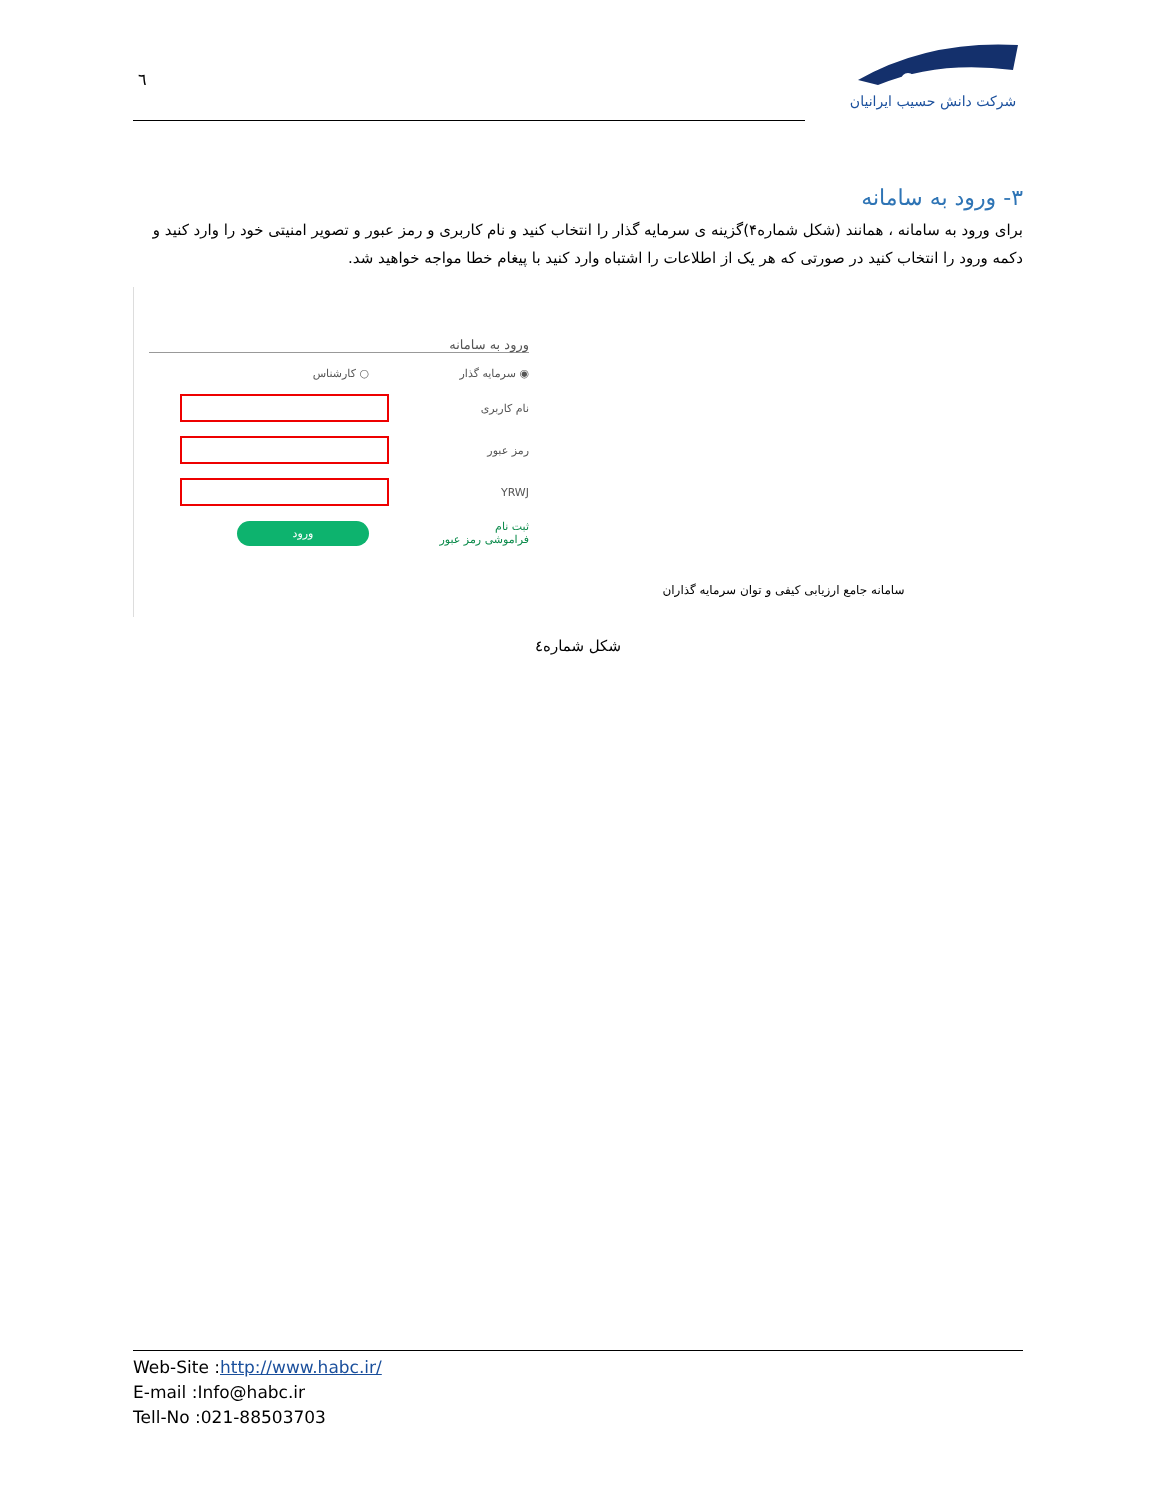٦
شرکت دانش حسیب ایرانیان
۳- ورود به سامانه
برای ورود به سامانه ، همانند (شکل شماره۴)گزینه ی سرمایه گذار را انتخاب کنید و نام کاربری و رمز عبور و تصویر امنیتی خود را وارد کنید و دکمه ورود را انتخاب کنید در صورتی که هر یک از اطلاعات را اشتباه وارد کنید با پیغام خطا مواجه خواهید شد.
سامانه جامع ارزیابی کیفی و توان سرمایه گذاران
ورود به سامانه
◉ سرمایه گذار ○ کارشناس
نام کاربری
رمز عبور
YRWJ
ثبت نام
فراموشی رمز عبور
ورود
شکل شماره٤
Web-Site :http://www.habc.ir/
E-mail :Info@habc.ir
Tell-No :021-88503703